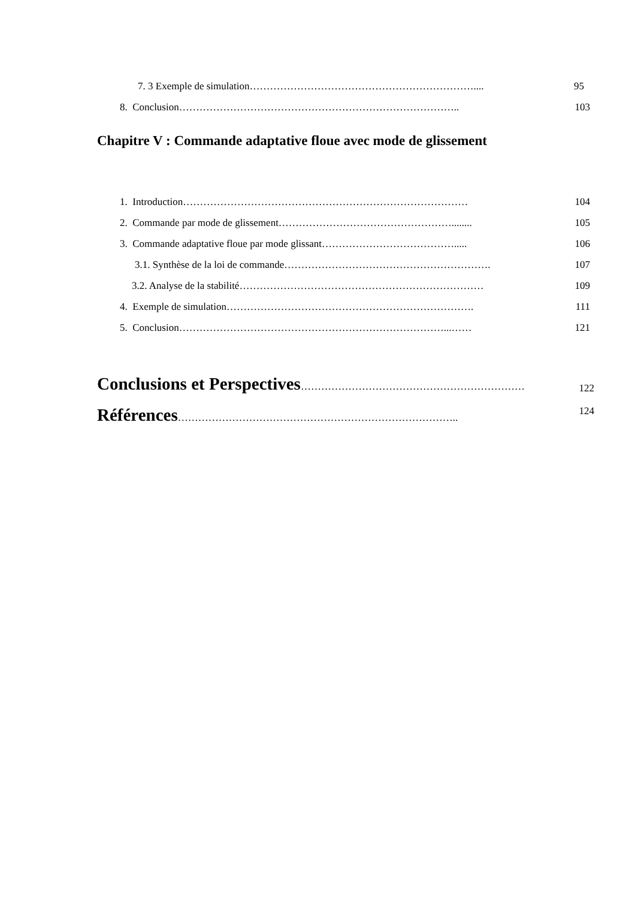7. 3 Exemple de simulation………………………………………………………….... 95
8. Conclusion……………………………………………………………………….. 103
Chapitre V : Commande adaptative floue avec mode de glissement
1. Introduction………………………………………………………………………… 104
2. Commande par mode de glissement……………………………………………........ 105
3. Commande adaptative floue par mode glissant…………………………………..... 106
3.1. Synthèse de la loi de commande……………………………………………………. 107
3.2. Analyse de la stabilité……………………………………………………………… 109
4. Exemple de simulation………………………………………………………………. 111
5. Conclusion……………………………………………………………………...…… 121
Conclusions et Perspectives…………………………………………………………
122
Références……………………………………………………………………….. 124